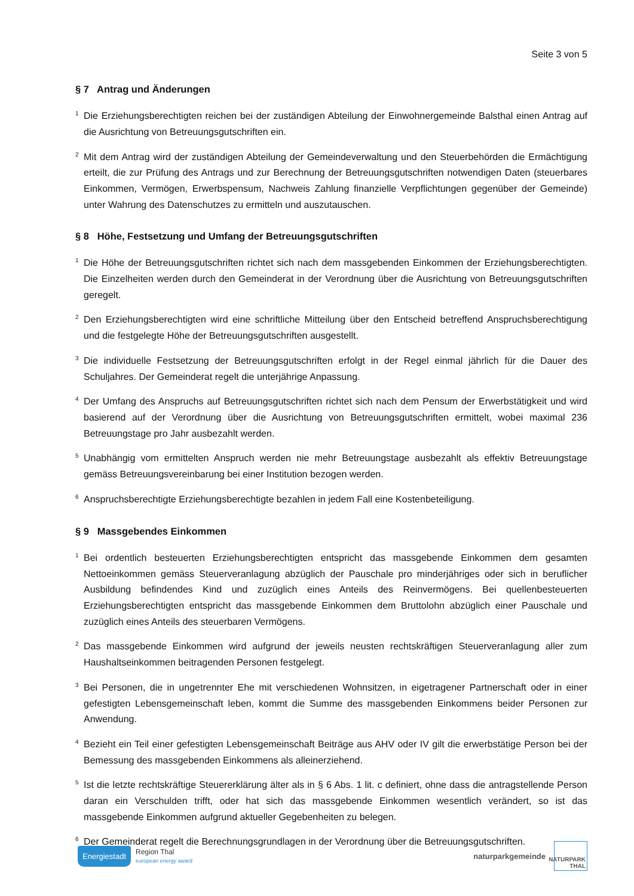Seite 3 von 5
§ 7 Antrag und Änderungen
<sup>1</sup> Die Erziehungsberechtigten reichen bei der zuständigen Abteilung der Einwohnergemeinde Balsthal einen Antrag auf die Ausrichtung von Betreuungsgutschriften ein.
<sup>2</sup> Mit dem Antrag wird der zuständigen Abteilung der Gemeindeverwaltung und den Steuerbehörden die Ermächtigung erteilt, die zur Prüfung des Antrags und zur Berechnung der Betreuungsgutschriften notwendigen Daten (steuerbares Einkommen, Vermögen, Erwerbspensum, Nachweis Zahlung finanzielle Verpflichtungen gegenüber der Gemeinde) unter Wahrung des Datenschutzes zu ermitteln und auszutauschen.
§ 8 Höhe, Festsetzung und Umfang der Betreuungsgutschriften
<sup>1</sup> Die Höhe der Betreuungsgutschriften richtet sich nach dem massgebenden Einkommen der Erziehungsberechtigten. Die Einzelheiten werden durch den Gemeinderat in der Verordnung über die Ausrichtung von Betreuungsgutschriften geregelt.
<sup>2</sup> Den Erziehungsberechtigten wird eine schriftliche Mitteilung über den Entscheid betreffend Anspruchsberechtigung und die festgelegte Höhe der Betreuungsgutschriften ausgestellt.
<sup>3</sup> Die individuelle Festsetzung der Betreuungsgutschriften erfolgt in der Regel einmal jährlich für die Dauer des Schuljahres. Der Gemeinderat regelt die unterjährige Anpassung.
<sup>4</sup> Der Umfang des Anspruchs auf Betreuungsgutschriften richtet sich nach dem Pensum der Erwerbstätigkeit und wird basierend auf der Verordnung über die Ausrichtung von Betreuungsgutschriften ermittelt, wobei maximal 236 Betreuungstage pro Jahr ausbezahlt werden.
<sup>5</sup> Unabhängig vom ermittelten Anspruch werden nie mehr Betreuungstage ausbezahlt als effektiv Betreuungstage gemäss Betreuungsvereinbarung bei einer Institution bezogen werden.
<sup>6</sup> Anspruchsberechtigte Erziehungsberechtigte bezahlen in jedem Fall eine Kostenbeteiligung.
§ 9 Massgebendes Einkommen
<sup>1</sup> Bei ordentlich besteuerten Erziehungsberechtigten entspricht das massgebende Einkommen dem gesamten Nettoeinkommen gemäss Steuerveranlagung abzüglich der Pauschale pro minderjähriges oder sich in beruflicher Ausbildung befindendes Kind und zuzüglich eines Anteils des Reinvermögens. Bei quellenbesteuerten Erziehungsberechtigten entspricht das massgebende Einkommen dem Bruttolohn abzüglich einer Pauschale und zuzüglich eines Anteils des steuerbaren Vermögens.
<sup>2</sup> Das massgebende Einkommen wird aufgrund der jeweils neusten rechtskräftigen Steuerveranlagung aller zum Haushaltseinkommen beitragenden Personen festgelegt.
<sup>3</sup> Bei Personen, die in ungetrennter Ehe mit verschiedenen Wohnsitzen, in eigetragener Partnerschaft oder in einer gefestigten Lebensgemeinschaft leben, kommt die Summe des massgebenden Einkommens beider Personen zur Anwendung.
<sup>4</sup> Bezieht ein Teil einer gefestigten Lebensgemeinschaft Beiträge aus AHV oder IV gilt die erwerbstätige Person bei der Bemessung des massgebenden Einkommens als alleinerziehend.
<sup>5</sup> Ist die letzte rechtskräftige Steuererklärung älter als in § 6 Abs. 1 lit. c definiert, ohne dass die antragstellende Person daran ein Verschulden trifft, oder hat sich das massgebende Einkommen wesentlich verändert, so ist das massgebende Einkommen aufgrund aktueller Gegebenheiten zu belegen.
<sup>6</sup> Der Gemeinderat regelt die Berechnungsgrundlagen in der Verordnung über die Betreuungsgutschriften.
Energiestadt
Region Thal
european energy award
naturparkgemeinde
NATURPARK THAL